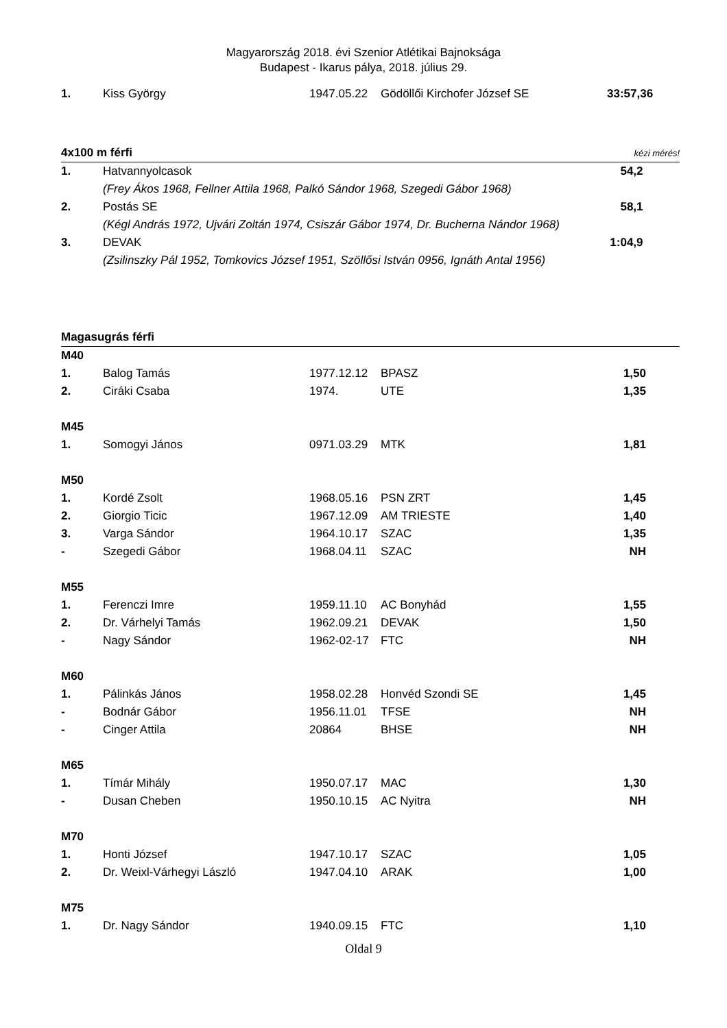Magyarország 2018. évi Szenior Atlétikai Bajnoksága
Budapest - Ikarus pálya, 2018. július 29.
| 1. | Kiss György | 1947.05.22 | Gödöllői Kirchofer József SE | 33:57,36 | |
| 4x100 m férfi | | kézi mérés! | |
| 1. | Hatvannyolcasok | 54,2 | |
| | (Frey Ákos 1968, Fellner Attila 1968, Palkó Sándor 1968, Szegedi Gábor 1968) | | |
| 2. | Postás SE | 58,1 | |
| | (Kégl András 1972, Ujvári Zoltán 1974, Csiszár Gábor 1974, Dr. Bucherna Nándor 1968) | | |
| 3. | DEVAK | 1:04,9 | |
| | (Zsilinszky Pál 1952, Tomkovics József 1951, Szöllősi István 0956, Ignáth Antal 1956) | | |
| Magasugrás férfi | | | | | |
| M40 | | | | | |
| 1. | Balog Tamás | 1977.12.12 | BPASZ | 1,50 | |
| 2. | Ciráki Csaba | 1974. | UTE | 1,35 | |
| M45 | | | | | |
| 1. | Somogyi János | 0971.03.29 | MTK | 1,81 | |
| M50 | | | | | |
| 1. | Kordé Zsolt | 1968.05.16 | PSN ZRT | 1,45 | |
| 2. | Giorgio Ticic | 1967.12.09 | AM TRIESTE | 1,40 | |
| 3. | Varga Sándor | 1964.10.17 | SZAC | 1,35 | |
| - | Szegedi Gábor | 1968.04.11 | SZAC | NH | |
| M55 | | | | | |
| 1. | Ferenczi Imre | 1959.11.10 | AC Bonyhád | 1,55 | |
| 2. | Dr. Várhelyi Tamás | 1962.09.21 | DEVAK | 1,50 | |
| - | Nagy Sándor | 1962-02-17 | FTC | NH | |
| M60 | | | | | |
| 1. | Pálinkás János | 1958.02.28 | Honvéd Szondi SE | 1,45 | |
| - | Bodnár Gábor | 1956.11.01 | TFSE | NH | |
| - | Cinger Attila | 20864 | BHSE | NH | |
| M65 | | | | | |
| 1. | Tímár Mihály | 1950.07.17 | MAC | 1,30 | |
| - | Dusan Cheben | 1950.10.15 | AC Nyitra | NH | |
| M70 | | | | | |
| 1. | Honti József | 1947.10.17 | SZAC | 1,05 | |
| 2. | Dr. Weixl-Várhegyi László | 1947.04.10 | ARAK | 1,00 | |
| M75 | | | | | |
| 1. | Dr. Nagy Sándor | 1940.09.15 | FTC | 1,10 | |
Oldal 9